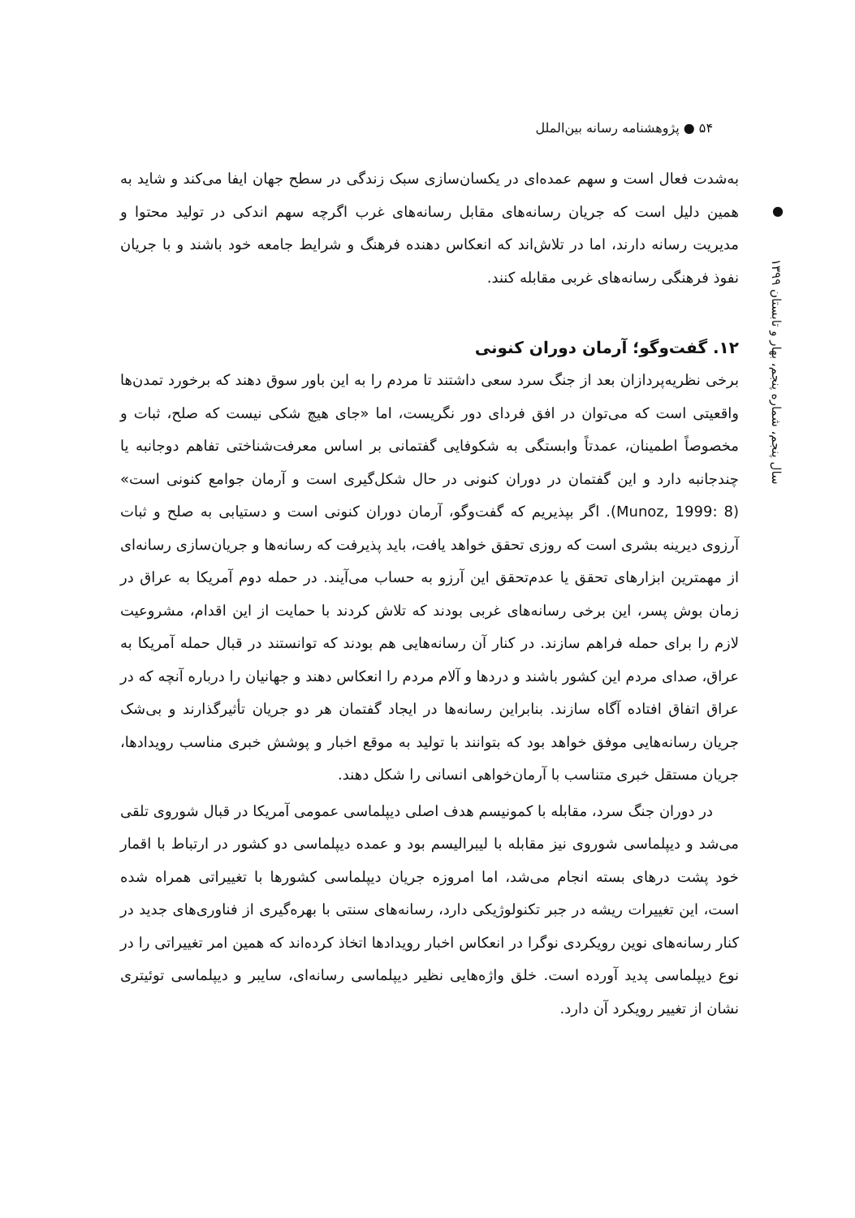۵۴ ● پژوهشنامه رسانه بین‌الملل
●
سال پنجم، شماره پنجم، بهار و تابستان ۱۳۹۹
به‌شدت فعال است و سهم عمده‌ای در یکسان‌سازی سبک زندگی در سطح جهان ایفا می‌کند و شاید به همین دلیل است که جریان رسانه‌های مقابل رسانه‌های غرب اگرچه سهم اندکی در تولید محتوا و مدیریت رسانه دارند، اما در تلاش‌اند که انعکاس دهنده فرهنگ و شرایط جامعه خود باشند و با جریان نفوذ فرهنگی رسانه‌های غربی مقابله کنند.
۱۲. گفت‌وگو؛ آرمان دوران کنونی
برخی نظریه‌پردازان بعد از جنگ سرد سعی داشتند تا مردم را به این باور سوق دهند که برخورد تمدن‌ها واقعیتی است که می‌توان در افق فردای دور نگریست، اما «جای هیچ شکی نیست که صلح، ثبات و مخصوصاً اطمینان، عمدتاً وابستگی به شکوفایی گفتمانی بر اساس معرفت‌شناختی تفاهم دوجانبه یا چندجانبه دارد و این گفتمان در دوران کنونی در حال شکل‌گیری است و آرمان جوامع کنونی است» (Munoz, 1999: 8). اگر بپذیریم که گفت‌وگو، آرمان دوران کنونی است و دستیابی به صلح و ثبات آرزوی دیرینه بشری است که روزی تحقق خواهد یافت، باید پذیرفت که رسانه‌ها و جریان‌سازی رسانه‌ای از مهمترین ابزارهای تحقق یا عدم‌تحقق این آرزو به حساب می‌آیند. در حمله دوم آمریکا به عراق در زمان بوش پسر، این برخی رسانه‌های غربی بودند که تلاش کردند با حمایت از این اقدام، مشروعیت لازم را برای حمله فراهم سازند. در کنار آن رسانه‌هایی هم بودند که توانستند در قبال حمله آمریکا به عراق، صدای مردم این کشور باشند و دردها و آلام مردم را انعکاس دهند و جهانیان را درباره آنچه که در عراق اتفاق افتاده آگاه سازند. بنابراین رسانه‌ها در ایجاد گفتمان هر دو جریان تأثیرگذارند و بی‌شک جریان رسانه‌هایی موفق خواهد بود که بتوانند با تولید به موقع اخبار و پوشش خبری مناسب رویدادها، جریان مستقل خبری متناسب با آرمان‌خواهی انسانی را شکل دهند.
در دوران جنگ سرد، مقابله با کمونیسم هدف اصلی دیپلماسی عمومی آمریکا در قبال شوروی تلقی می‌شد و دیپلماسی شوروی نیز مقابله با لیبرالیسم بود و عمده دیپلماسی دو کشور در ارتباط با اقمار خود پشت درهای بسته انجام می‌شد، اما امروزه جریان دیپلماسی کشورها با تغییراتی همراه شده است، این تغییرات ریشه در جبر تکنولوژیکی دارد، رسانه‌های سنتی با بهره‌گیری از فناوری‌های جدید در کنار رسانه‌های نوین رویکردی نوگرا در انعکاس اخبار رویدادها اتخاذ کرده‌اند که همین امر تغییراتی را در نوع دیپلماسی پدید آورده است. خلق واژه‌هایی نظیر دیپلماسی رسانه‌ای، سایبر و دیپلماسی توئیتری نشان از تغییر رویکرد آن دارد.